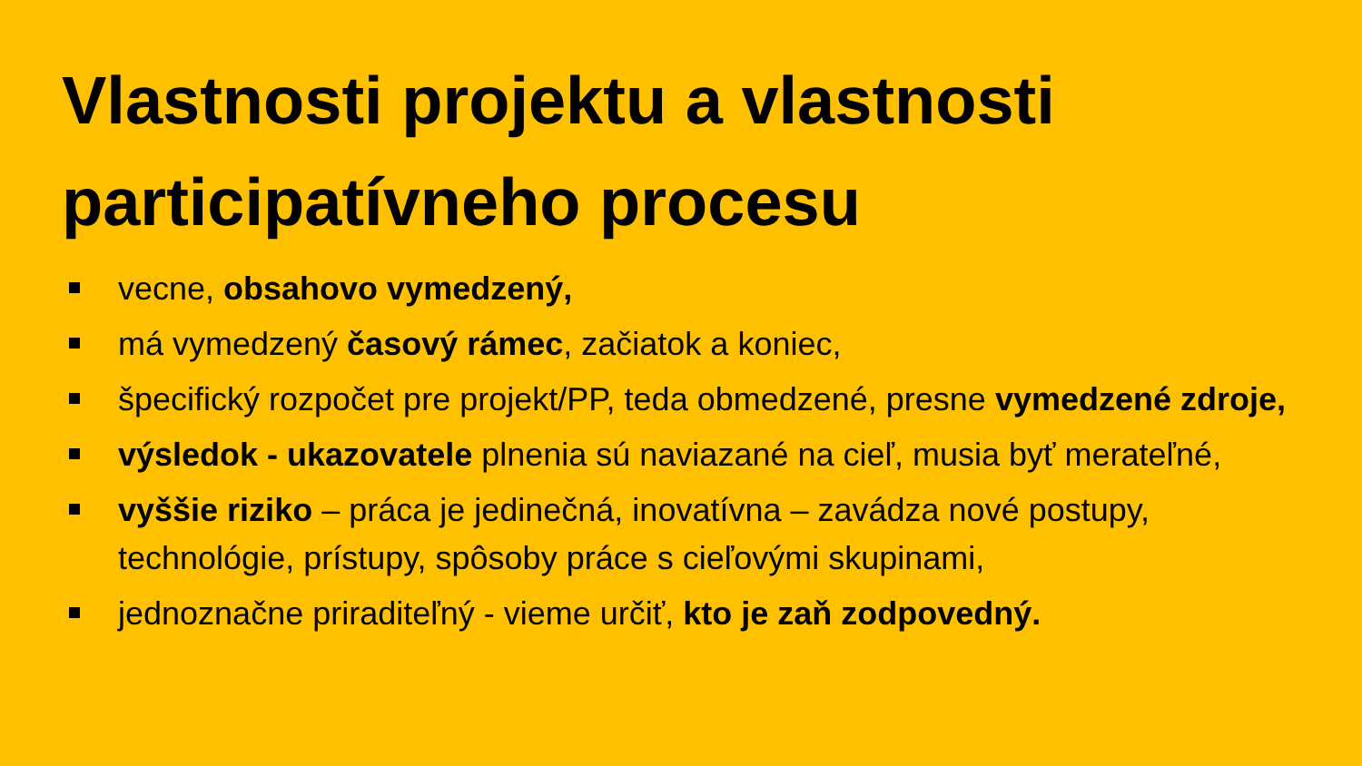Vlastnosti projektu a vlastnosti participatívneho procesu
vecne, obsahovo vymedzený,
má vymedzený časový rámec, začiatok a koniec,
špecifický rozpočet pre projekt/PP, teda obmedzené, presne vymedzené zdroje,
výsledok - ukazovatele plnenia sú naviazané na cieľ, musia byť merateľné,
vyššie riziko – práca je jedinečná, inovatívna – zavádza nové postupy, technológie, prístupy, spôsoby práce s cieľovými skupinami,
jednoznačne priraditeľný - vieme určiť, kto je zaň zodpovedný.